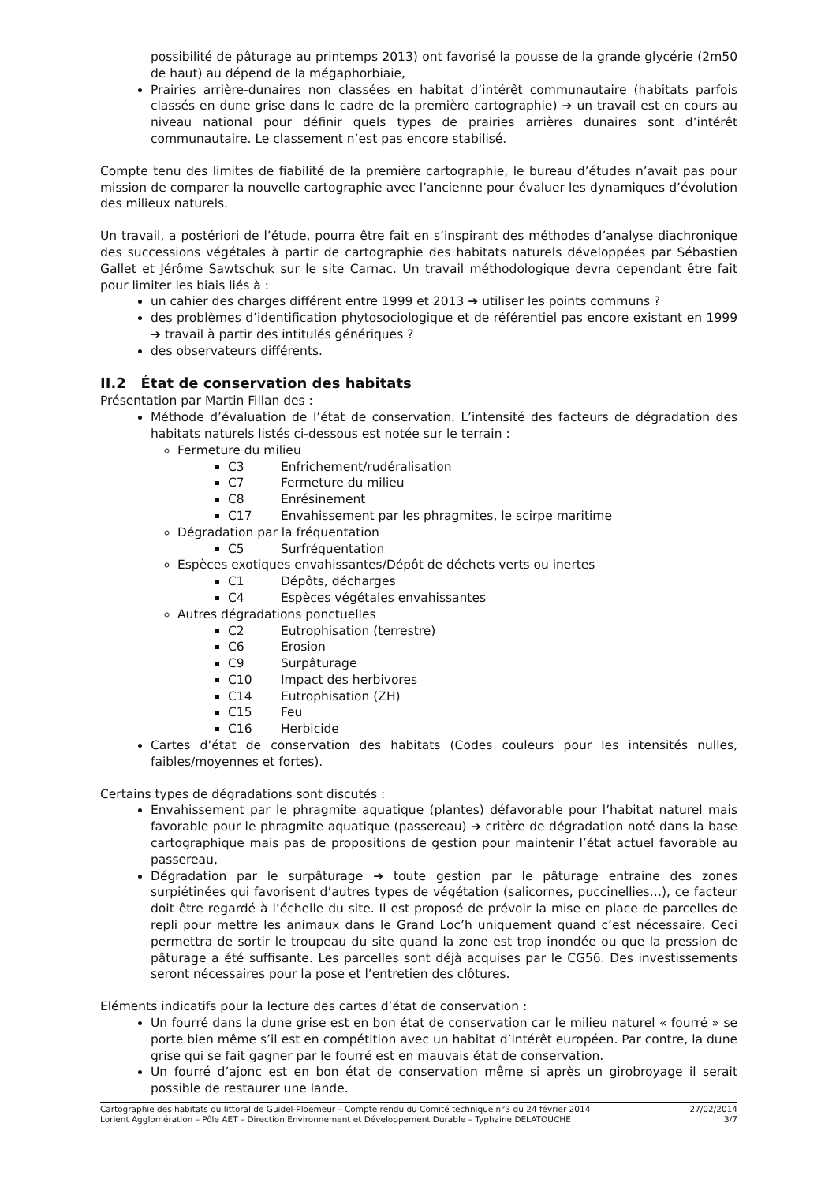possibilité de pâturage au printemps 2013) ont favorisé la pousse de la grande glycérie (2m50 de haut) au dépend de la mégaphorbiaie,
Prairies arrière-dunaires non classées en habitat d’intérêt communautaire (habitats parfois classés en dune grise dans le cadre de la première cartographie) ➔ un travail est en cours au niveau national pour définir quels types de prairies arrières dunaires sont d’intérêt communautaire. Le classement n’est pas encore stabilisé.
Compte tenu des limites de fiabilité de la première cartographie, le bureau d’études n’avait pas pour mission de comparer la nouvelle cartographie avec l’ancienne pour évaluer les dynamiques d’évolution des milieux naturels.
Un travail, a postériori de l’étude, pourra être fait en s’inspirant des méthodes d’analyse diachronique des successions végétales à partir de cartographie des habitats naturels développées par Sébastien Gallet et Jérôme Sawtschuk sur le site Carnac. Un travail méthodologique devra cependant être fait pour limiter les biais liés à :
un cahier des charges différent entre 1999 et 2013 ➔ utiliser les points communs ?
des problèmes d’identification phytosociologique et de référentiel pas encore existant en 1999 ➔ travail à partir des intitulés génériques ?
des observateurs différents.
II.2 État de conservation des habitats
Présentation par Martin Fillan des :
Méthode d’évaluation de l’état de conservation. L’intensité des facteurs de dégradation des habitats naturels listés ci-dessous est notée sur le terrain :
Fermeture du milieu
C3 Enfrichement/rudéralisation
C7 Fermeture du milieu
C8 Enrésinement
C17 Envahissement par les phragmites, le scirpe maritime
Dégradation par la fréquentation
C5 Surfréquentation
Espèces exotiques envahissantes/Dépôt de déchets verts ou inertes
C1 Dépôts, décharges
C4 Espèces végétales envahissantes
Autres dégradations ponctuelles
C2 Eutrophisation (terrestre)
C6 Erosion
C9 Surpâturage
C10 Impact des herbivores
C14 Eutrophisation (ZH)
C15 Feu
C16 Herbicide
Cartes d’état de conservation des habitats (Codes couleurs pour les intensités nulles, faibles/moyennes et fortes).
Certains types de dégradations sont discutés :
Envahissement par le phragmite aquatique (plantes) défavorable pour l’habitat naturel mais favorable pour le phragmite aquatique (passereau) ➔ critère de dégradation noté dans la base cartographique mais pas de propositions de gestion pour maintenir l’état actuel favorable au passereau,
Dégradation par le surpâturage ➔ toute gestion par le pâturage entraine des zones surpiétinées qui favorisent d’autres types de végétation (salicornes, puccinellies…), ce facteur doit être regardé à l’échelle du site. Il est proposé de prévoir la mise en place de parcelles de repli pour mettre les animaux dans le Grand Loc’h uniquement quand c’est nécessaire. Ceci permettra de sortir le troupeau du site quand la zone est trop inondée ou que la pression de pâturage a été suffisante. Les parcelles sont déjà acquises par le CG56. Des investissements seront nécessaires pour la pose et l’entretien des clôtures.
Eléments indicatifs pour la lecture des cartes d’état de conservation :
Un fourré dans la dune grise est en bon état de conservation car le milieu naturel « fourré » se porte bien même s’il est en compétition avec un habitat d’intérêt européen. Par contre, la dune grise qui se fait gagner par le fourré est en mauvais état de conservation.
Un fourré d’ajonc est en bon état de conservation même si après un girobroyage il serait possible de restaurer une lande.
Cartographie des habitats du littoral de Guidel-Ploemeur – Compte rendu du Comité technique n°3 du 24 février 2014 27/02/2014
Lorient Agglomération – Pôle AET – Direction Environnement et Développement Durable – Typhaine DELATOUCHE 3/7